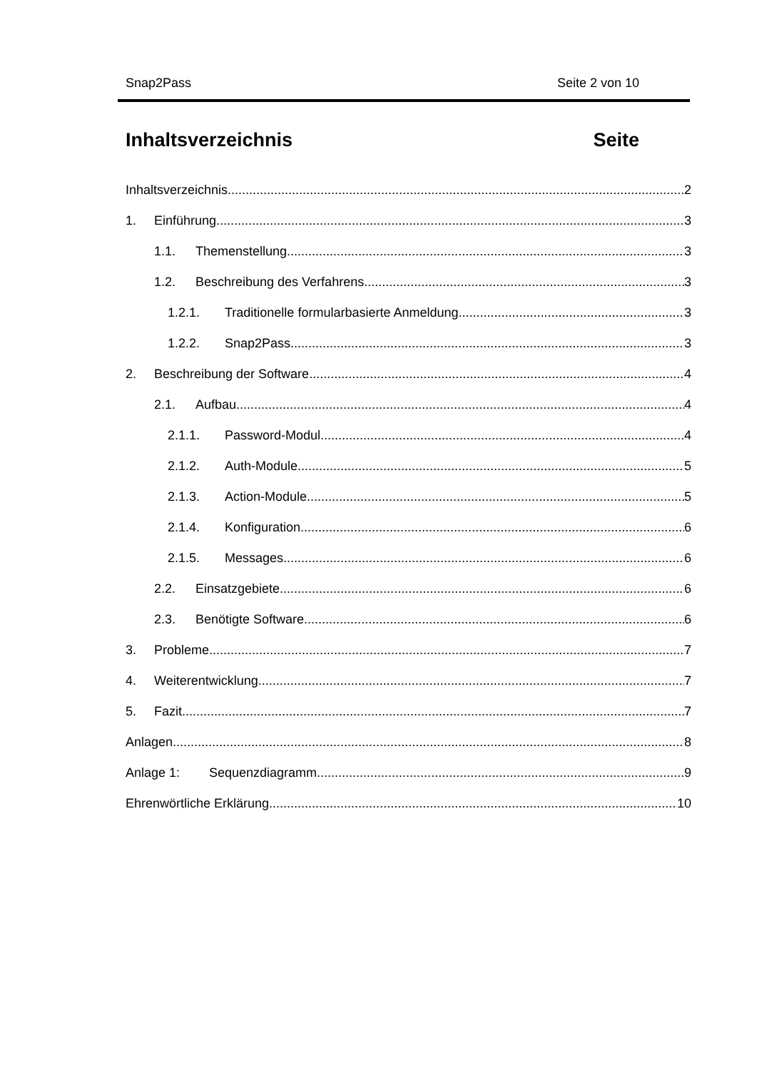Snap2Pass Seite 2 von 10
Inhaltsverzeichnis Seite
Inhaltsverzeichnis 2
1. Einführung 3
1.1. Themenstellung 3
1.2. Beschreibung des Verfahrens 3
1.2.1. Traditionelle formularbasierte Anmeldung 3
1.2.2. Snap2Pass 3
2. Beschreibung der Software 4
2.1. Aufbau 4
2.1.1. Password-Modul 4
2.1.2. Auth-Module 5
2.1.3. Action-Module 5
2.1.4. Konfiguration 6
2.1.5. Messages 6
2.2. Einsatzgebiete 6
2.3. Benötigte Software 6
3. Probleme 7
4. Weiterentwicklung 7
5. Fazit 7
Anlagen 8
Anlage 1: Sequenzdiagramm 9
Ehrenwörtliche Erklärung 10